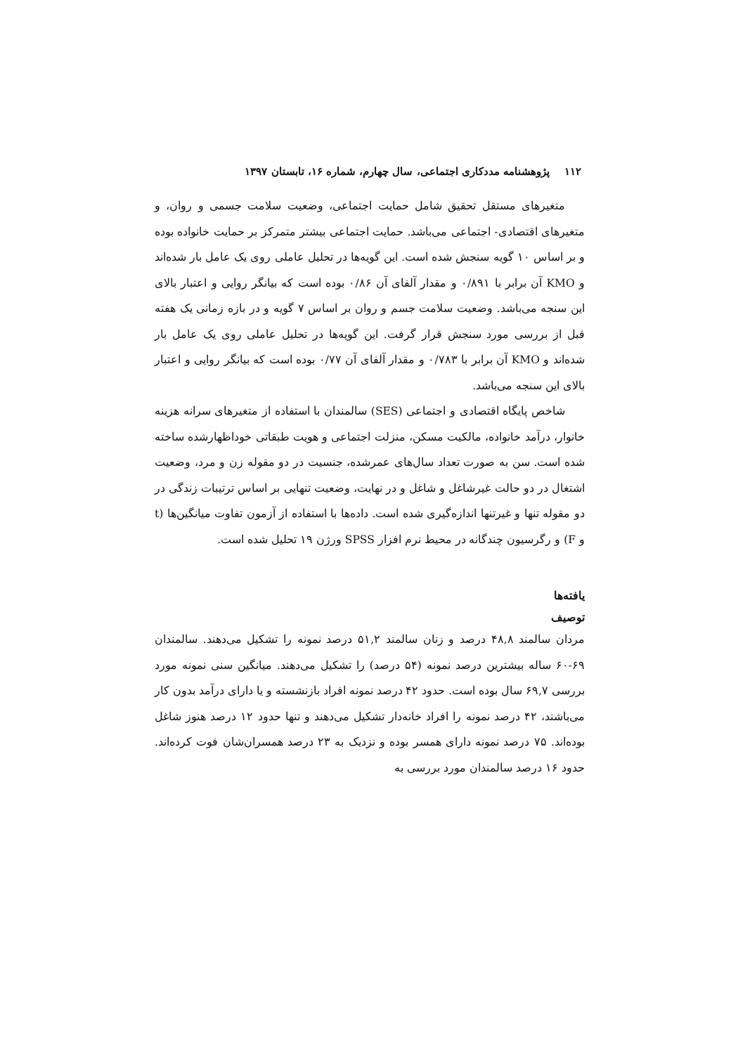۱۱۲ پژوهشنامه مددکاری اجتماعی، سال چهارم، شماره ۱۶، تابستان ۱۳۹۷
متغیرهای مستقل تحقیق شامل حمایت اجتماعی، وضعیت سلامت جسمی و روان، و متغیرهای اقتصادی- اجتماعی می‌باشد. حمایت اجتماعی بیشتر متمرکز بر حمایت خانواده بوده و بر اساس ۱۰ گویه سنجش شده است. این گویه‌ها در تحلیل عاملی روی یک عامل بار شده‌اند و KMO آن برابر با ۰/۸۹۱ و مقدار آلفای آن ۰/۸۶ بوده است که بیانگر روایی و اعتبار بالای این سنجه می‌باشد. وضعیت سلامت جسم و روان بر اساس ۷ گویه و در بازه زمانی یک هفته قبل از بررسی مورد سنجش قرار گرفت. این گویه‌ها در تحلیل عاملی روی یک عامل بار شده‌اند و KMO آن برابر با ۰/۷۸۳ و مقدار آلفای آن ۰/۷۷ بوده است که بیانگر روایی و اعتبار بالای این سنجه می‌باشد.
شاخص پایگاه اقتصادی و اجتماعی (SES) سالمندان با استفاده از متغیرهای سرانه هزینه خانوار، درآمد خانواده، مالکیت مسکن، منزلت اجتماعی و هویت طبقاتی خوداظهارشده ساخته شده است. سن به صورت تعداد سال‌های عمرشده، جنسیت در دو مقوله زن و مرد، وضعیت اشتغال در دو حالت غیرشاغل و شاغل و در نهایت، وضعیت تنهایی بر اساس ترتیبات زندگی در دو مقوله تنها و غیرتنها اندازه‌گیری شده است. داده‌ها با استفاده از آزمون تفاوت میانگین‌ها (t و F) و رگرسیون چندگانه در محیط نرم افزار SPSS ورژن ۱۹ تحلیل شده است.
یافته‌ها
توصیف
مردان سالمند ۴۸,۸ درصد و زنان سالمند ۵۱,۲ درصد نمونه را تشکیل می‌دهند. سالمندان ۶۹-۶۰ ساله بیشترین درصد نمونه (۵۴ درصد) را تشکیل می‌دهند. میانگین سنی نمونه مورد بررسی ۶۹,۷ سال بوده است. حدود ۴۲ درصد نمونه افراد بازنشسته و یا دارای درآمد بدون کار می‌باشند، ۴۲ درصد نمونه را افراد خانه‌دار تشکیل می‌دهند و تنها حدود ۱۲ درصد هنوز شاغل بوده‌اند. ۷۵ درصد نمونه دارای همسر بوده و نزدیک به ۲۳ درصد همسران‌شان فوت کرده‌اند. حدود ۱۶ درصد سالمندان مورد بررسی به